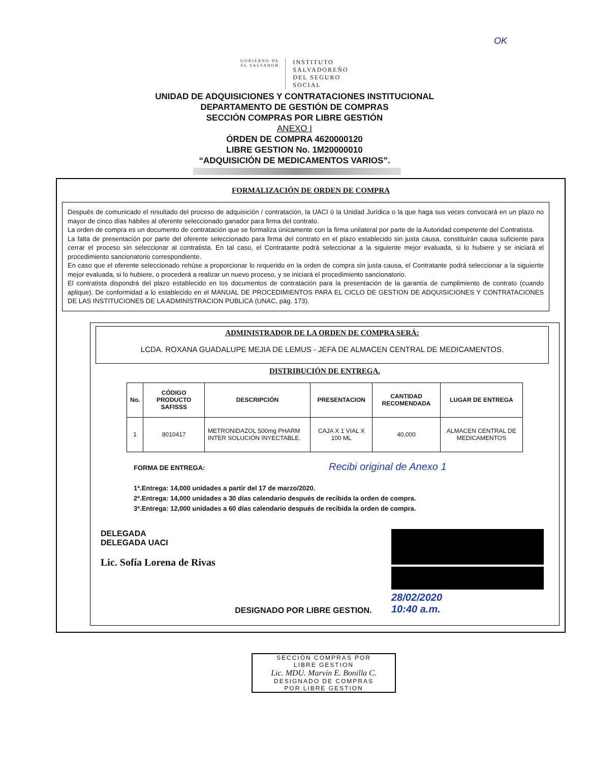OK
GOBIERNO DE
EL SALVADOR
INSTITUTO
SALVADOREÑO
DEL SEGURO
SOCIAL
UNIDAD DE ADQUISICIONES Y CONTRATACIONES INSTITUCIONAL
DEPARTAMENTO DE GESTIÓN DE COMPRAS
SECCIÓN COMPRAS POR LIBRE GESTIÓN
ANEXO I
ÓRDEN DE COMPRA 4620000120
LIBRE GESTION No. 1M20000010
“ADQUISICIÓN DE MEDICAMENTOS VARIOS”.
FORMALIZACIÓN DE ORDEN DE COMPRA
Después de comunicado el resultado del proceso de adquisición / contratación, la UACI ó la Unidad Jurídica o la que haga sus veces convocará en un plazo no mayor de cinco días hábiles al oferente seleccionado ganador para firma del contrato.
La orden de compra es un documento de contratación que se formaliza únicamente con la firma unilateral por parte de la Autoridad competente del Contratista.
La falta de presentación por parte del oferente seleccionado para firma del contrato en el plazo establecido sin justa causa, constituirán causa suficiente para cerrar el proceso sin seleccionar al contratista. En tal caso, el Contratante podrá seleccionar a la siguiente mejor evaluada, si lo hubiere y se iniciará el procedimiento sancionatorio correspondiente.
En caso que el oferente seleccionado rehúse a proporcionar lo requerido en la orden de compra sin justa causa, el Contratante podrá seleccionar a la siguiente mejor evaluada, si lo hubiere, o procederá a realizar un nuevo proceso, y se iniciará el procedimiento sancionatorio.
El contratista dispondrá del plazo establecido en los documentos de contratación para la presentación de la garantía de cumplimiento de contrato (cuando aplique). De conformidad a lo establecido en el MANUAL DE PROCEDIMIENTOS PARA EL CICLO DE GESTION DE ADQUISICIONES Y CONTRATACIONES DE LAS INSTITUCIONES DE LA ADMINISTRACION PUBLICA (UNAC, pág. 173).
ADMINISTRADOR DE LA ORDEN DE COMPRA SERÁ:
LCDA. ROXANA GUADALUPE MEJIA DE LEMUS - JEFA DE ALMACEN CENTRAL DE MEDICAMENTOS.
DISTRIBUCIÓN DE ENTREGA.
| No. | CÓDIGO PRODUCTO SAFISSS | DESCRIPCIÓN | PRESENTACION | CANTIDAD RECOMENDADA | LUGAR DE ENTREGA |
| --- | --- | --- | --- | --- | --- |
| 1 | 8010417 | METRONIDAZOL 500mg PHARM INTER SOLUCIÓN INYECTABLE. | CAJA X 1 VIAL X 100 ML | 40,000 | ALMACEN CENTRAL DE MEDICAMENTOS |
FORMA DE ENTREGA: Recibi original de Anexo 1
1ª.Entrega: 14,000 unidades a partir del 17 de marzo/2020.
2ª.Entrega: 14,000 unidades a 30 días calendario después de recibida la orden de compra.
3ª.Entrega: 12,000 unidades a 60 días calendario después de recibida la orden de compra.
DELEGADA
DELEGADA UACI
Lic. Sofía Lorena de Rivas
DESIGNADO POR LIBRE GESTION.
28/02/2020
10:40 a.m.
SECCIÓN COMPRAS POR
LIBRE GESTION
Lic. MDU. Marvin E. Bonilla C.
DESIGNADO DE COMPRAS
POR LIBRE GESTION